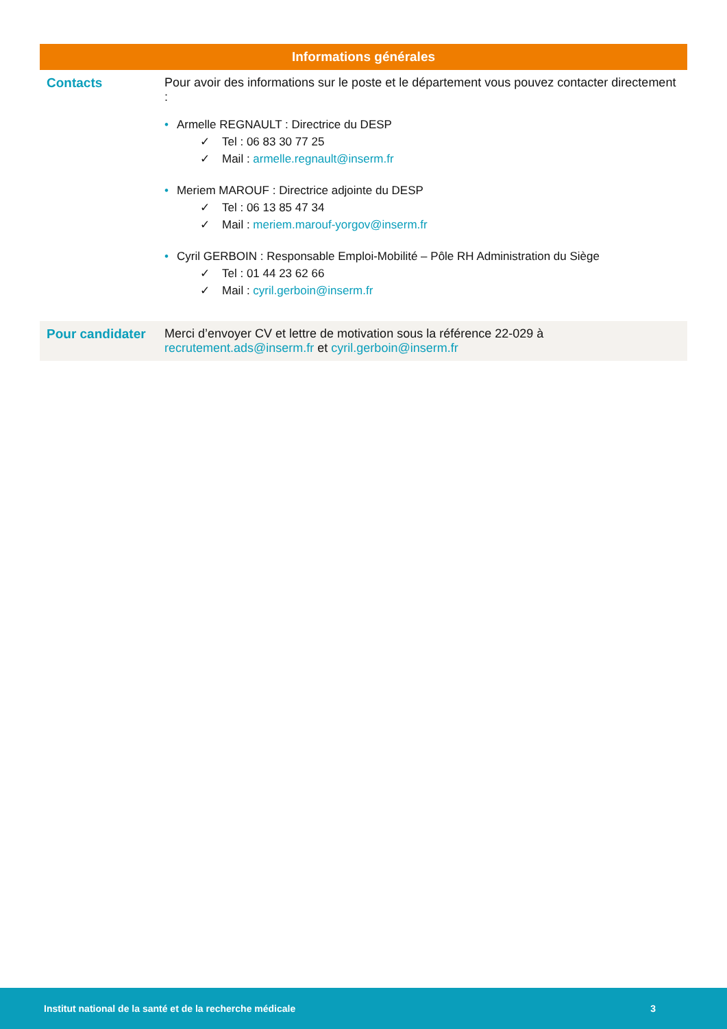| Informations générales | |
| --- | --- |
| Contacts | Pour avoir des informations sur le poste et le département vous pouvez contacter directement : • Armelle REGNAULT : Directrice du DESP ✓ Tel : 06 83 30 77 25 ✓ Mail : armelle.regnault@inserm.fr • Meriem MAROUF : Directrice adjointe du DESP ✓ Tel : 06 13 85 47 34 ✓ Mail : meriem.marouf-yorgov@inserm.fr • Cyril GERBOIN : Responsable Emploi-Mobilité – Pôle RH Administration du Siège ✓ Tel : 01 44 23 62 66 ✓ Mail : cyril.gerboin@inserm.fr |
| Pour candidater | Merci d’envoyer CV et lettre de motivation sous la référence 22-029 à recrutement.ads@inserm.fr et cyril.gerboin@inserm.fr |
Institut national de la santé et de la recherche médicale 3